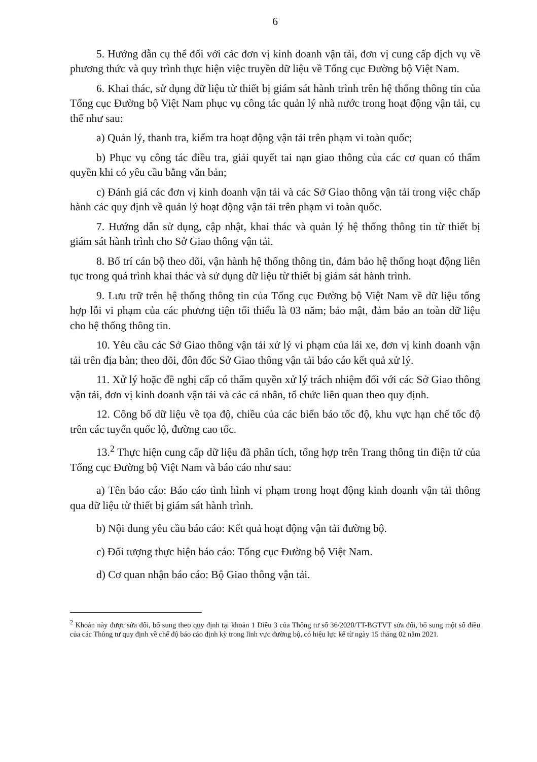6
5. Hướng dẫn cụ thể đối với các đơn vị kinh doanh vận tải, đơn vị cung cấp dịch vụ về phương thức và quy trình thực hiện việc truyền dữ liệu về Tổng cục Đường bộ Việt Nam.
6. Khai thác, sử dụng dữ liệu từ thiết bị giám sát hành trình trên hệ thống thông tin của Tổng cục Đường bộ Việt Nam phục vụ công tác quản lý nhà nước trong hoạt động vận tải, cụ thể như sau:
a) Quản lý, thanh tra, kiểm tra hoạt động vận tải trên phạm vi toàn quốc;
b) Phục vụ công tác điều tra, giải quyết tai nạn giao thông của các cơ quan có thẩm quyền khi có yêu cầu bằng văn bản;
c) Đánh giá các đơn vị kinh doanh vận tải và các Sở Giao thông vận tải trong việc chấp hành các quy định về quản lý hoạt động vận tải trên phạm vi toàn quốc.
7. Hướng dẫn sử dụng, cập nhật, khai thác và quản lý hệ thống thông tin từ thiết bị giám sát hành trình cho Sở Giao thông vận tải.
8. Bố trí cán bộ theo dõi, vận hành hệ thống thông tin, đảm bảo hệ thống hoạt động liên tục trong quá trình khai thác và sử dụng dữ liệu từ thiết bị giám sát hành trình.
9. Lưu trữ trên hệ thống thông tin của Tổng cục Đường bộ Việt Nam về dữ liệu tổng hợp lỗi vi phạm của các phương tiện tối thiểu là 03 năm; bảo mật, đảm bảo an toàn dữ liệu cho hệ thống thông tin.
10. Yêu cầu các Sở Giao thông vận tải xử lý vi phạm của lái xe, đơn vị kinh doanh vận tải trên địa bàn; theo dõi, đôn đốc Sở Giao thông vận tải báo cáo kết quả xử lý.
11. Xử lý hoặc đề nghị cấp có thẩm quyền xử lý trách nhiệm đối với các Sở Giao thông vận tải, đơn vị kinh doanh vận tải và các cá nhân, tổ chức liên quan theo quy định.
12. Công bố dữ liệu về tọa độ, chiều của các biển báo tốc độ, khu vực hạn chế tốc độ trên các tuyến quốc lộ, đường cao tốc.
13.<sup>2</sup> Thực hiện cung cấp dữ liệu đã phân tích, tổng hợp trên Trang thông tin điện tử của Tổng cục Đường bộ Việt Nam và báo cáo như sau:
a) Tên báo cáo: Báo cáo tình hình vi phạm trong hoạt động kinh doanh vận tải thông qua dữ liệu từ thiết bị giám sát hành trình.
b) Nội dung yêu cầu báo cáo: Kết quả hoạt động vận tải đường bộ.
c) Đối tượng thực hiện báo cáo: Tổng cục Đường bộ Việt Nam.
d) Cơ quan nhận báo cáo: Bộ Giao thông vận tải.
<sup>2</sup> Khoản này được sửa đổi, bổ sung theo quy định tại khoản 1 Điều 3 của Thông tư số 36/2020/TT-BGTVT sửa đổi, bổ sung một số điều của các Thông tư quy định về chế độ báo cáo định kỳ trong lĩnh vực đường bộ, có hiệu lực kể từ ngày 15 tháng 02 năm 2021.